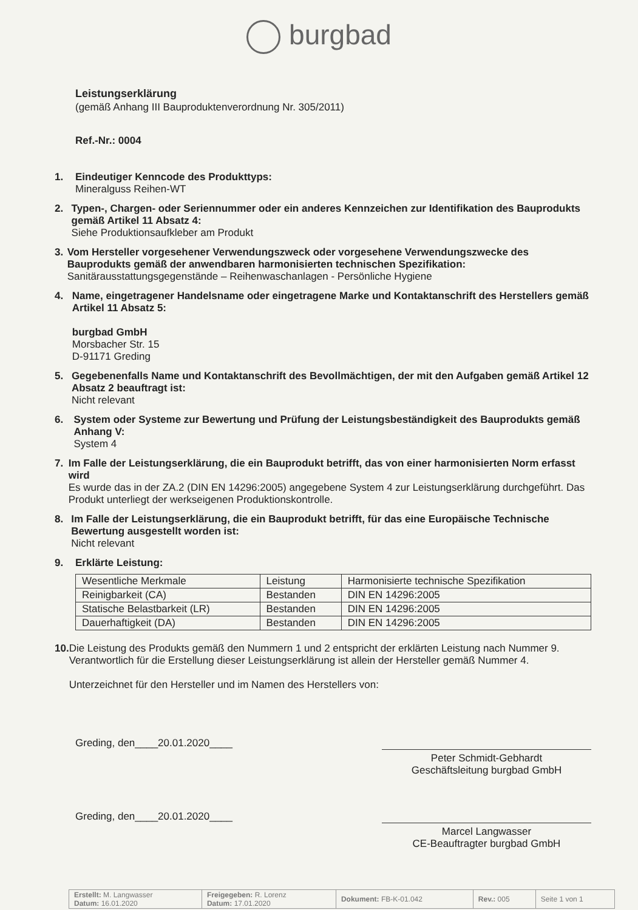burgbad
Leistungserklärung
(gemäß Anhang III Bauproduktenverordnung Nr. 305/2011)
Ref.-Nr.: 0004
1. Eindeutiger Kenncode des Produkttyps:
Mineralguss Reihen-WT
2. Typen-, Chargen- oder Seriennummer oder ein anderes Kennzeichen zur Identifikation des Bauprodukts gemäß Artikel 11 Absatz 4:
Siehe Produktionsaufkleber am Produkt
3. Vom Hersteller vorgesehener Verwendungszweck oder vorgesehene Verwendungszwecke des Bauprodukts gemäß der anwendbaren harmonisierten technischen Spezifikation:
Sanitärausstattungsgegenstände – Reihenwaschanlagen - Persönliche Hygiene
4. Name, eingetragener Handelsname oder eingetragene Marke und Kontaktanschrift des Herstellers gemäß Artikel 11 Absatz 5:
burgbad GmbH
Morsbacher Str. 15
D-91171 Greding
5. Gegebenenfalls Name und Kontaktanschrift des Bevollmächtigen, der mit den Aufgaben gemäß Artikel 12 Absatz 2 beauftragt ist:
Nicht relevant
6. System oder Systeme zur Bewertung und Prüfung der Leistungsbeständigkeit des Bauprodukts gemäß Anhang V:
System 4
7. Im Falle der Leistungserklärung, die ein Bauprodukt betrifft, das von einer harmonisierten Norm erfasst wird
Es wurde das in der ZA.2 (DIN EN 14296:2005) angegebene System 4 zur Leistungserklärung durchgeführt. Das Produkt unterliegt der werkseigenen Produktionskontrolle.
8. Im Falle der Leistungserklärung, die ein Bauprodukt betrifft, für das eine Europäische Technische Bewertung ausgestellt worden ist:
Nicht relevant
9. Erklärte Leistung:
| Wesentliche Merkmale | Leistung | Harmonisierte technische Spezifikation |
| --- | --- | --- |
| Reinigbarkeit (CA) | Bestanden | DIN EN 14296:2005 |
| Statische Belastbarkeit (LR) | Bestanden | DIN EN 14296:2005 |
| Dauerhaftigkeit (DA) | Bestanden | DIN EN 14296:2005 |
10. Die Leistung des Produkts gemäß den Nummern 1 und 2 entspricht der erklärten Leistung nach Nummer 9. Verantwortlich für die Erstellung dieser Leistungserklärung ist allein der Hersteller gemäß Nummer 4.
Unterzeichnet für den Hersteller und im Namen des Herstellers von:
Greding, den____20.01.2020____
Peter Schmidt-Gebhardt
Geschäftsleitung burgbad GmbH
Greding, den____20.01.2020____
Marcel Langwasser
CE-Beauftragter burgbad GmbH
| Erstellt: M. Langwasser Datum: 16.01.2020 | Freigegeben: R. Lorenz Datum: 17.01.2020 | Dokument: FB-K-01.042 | Rev.: 005 | Seite 1 von 1 |